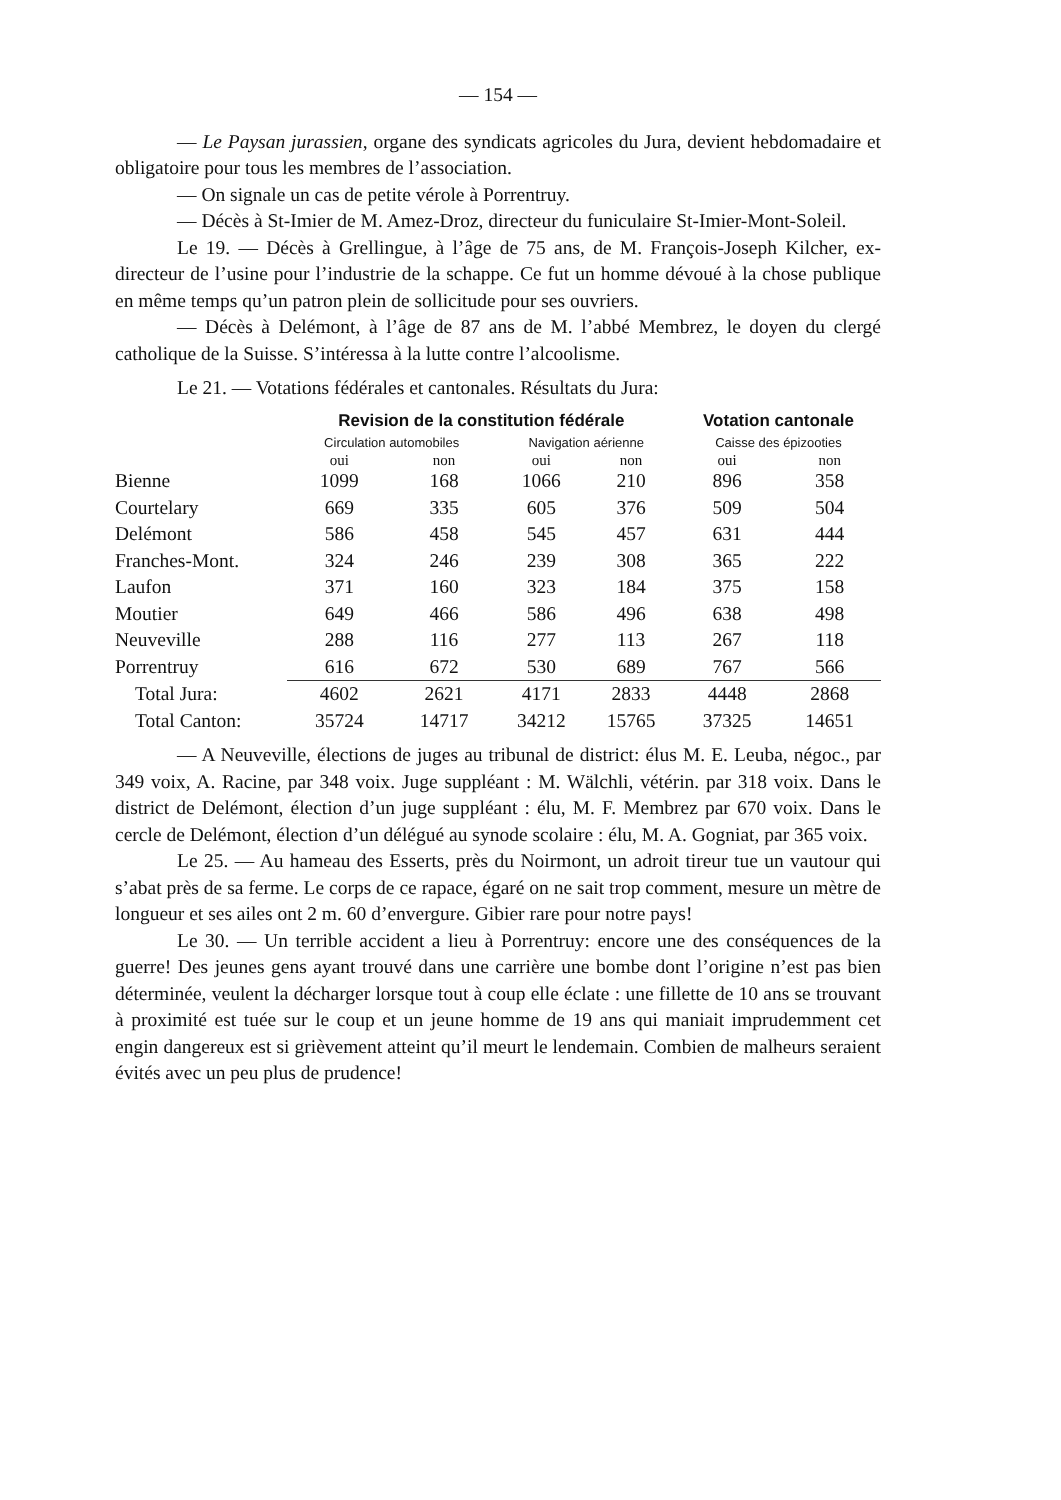— 154 —
— Le Paysan jurassien, organe des syndicats agricoles du Jura, devient hebdomadaire et obligatoire pour tous les membres de l’association.
— On signale un cas de petite vérole à Porrentruy.
— Décès à St-Imier de M. Amez-Droz, directeur du funiculaire St-Imier-Mont-Soleil.
Le 19. — Décès à Grellingue, à l’âge de 75 ans, de M. François-Joseph Kilcher, ex-directeur de l’usine pour l’industrie de la schappe. Ce fut un homme dévoué à la chose publique en même temps qu’un patron plein de sollicitude pour ses ouvriers.
— Décès à Delémont, à l’âge de 87 ans de M. l’abbé Membrez, le doyen du clergé catholique de la Suisse. S’intéressa à la lutte contre l’alcoolisme.
Le 21. — Votations fédérales et cantonales. Résultats du Jura:
| | Revision de la constitution fédérale | | | | Votation cantonale | |
| --- | --- | --- | --- | --- | --- | --- |
| | Circulation automobiles | | Navigation aérienne | | Caisse des épizooties | |
| | oui | non | oui | non | oui | non |
| Bienne | 1099 | 168 | 1066 | 210 | 896 | 358 |
| Courtelary | 669 | 335 | 605 | 376 | 509 | 504 |
| Delémont | 586 | 458 | 545 | 457 | 631 | 444 |
| Franches-Mont. | 324 | 246 | 239 | 308 | 365 | 222 |
| Laufon | 371 | 160 | 323 | 184 | 375 | 158 |
| Moutier | 649 | 466 | 586 | 496 | 638 | 498 |
| Neuveville | 288 | 116 | 277 | 113 | 267 | 118 |
| Porrentruy | 616 | 672 | 530 | 689 | 767 | 566 |
| Total Jura: | 4602 | 2621 | 4171 | 2833 | 4448 | 2868 |
| Total Canton: | 35724 | 14717 | 34212 | 15765 | 37325 | 14651 |
— A Neuveville, élections de juges au tribunal de district: élus M. E. Leuba, négoc., par 349 voix, A. Racine, par 348 voix. Juge suppléant : M. Wälchli, vétérin. par 318 voix. Dans le district de Delémont, élection d’un juge suppléant : élu, M. F. Membrez par 670 voix. Dans le cercle de Delémont, élection d’un délégué au synode scolaire : élu, M. A. Gogniat, par 365 voix.
Le 25. — Au hameau des Esserts, près du Noirmont, un adroit tireur tue un vautour qui s’abat près de sa ferme. Le corps de ce rapace, égaré on ne sait trop comment, mesure un mètre de longueur et ses ailes ont 2 m. 60 d’envergure. Gibier rare pour notre pays!
Le 30. — Un terrible accident a lieu à Porrentruy: encore une des conséquences de la guerre! Des jeunes gens ayant trouvé dans une carrière une bombe dont l’origine n’est pas bien déterminée, veulent la décharger lorsque tout à coup elle éclate : une fillette de 10 ans se trouvant à proximité est tuée sur le coup et un jeune homme de 19 ans qui maniait imprudemment cet engin dangereux est si grièvement atteint qu’il meurt le lendemain. Combien de malheurs seraient évités avec un peu plus de prudence!